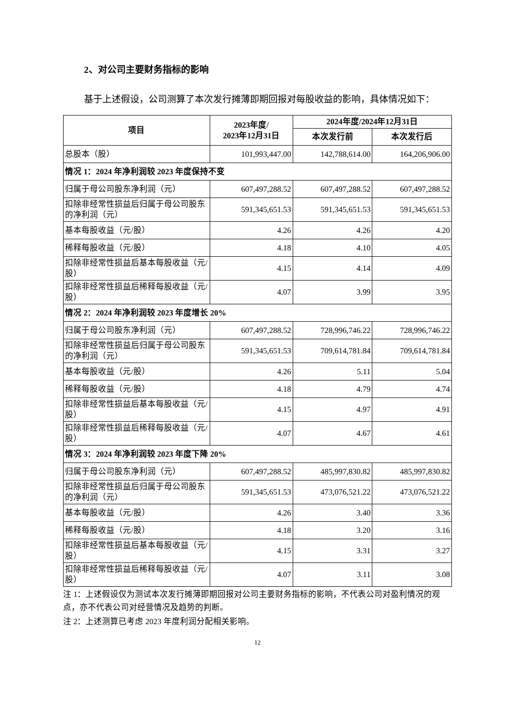2、对公司主要财务指标的影响
基于上述假设，公司测算了本次发行摊薄即期回报对每股收益的影响，具体情况如下：
| 项目 | 2023年度/ 2023年12月31日 | 2024年度/2024年12月31日 | |
| --- | --- | --- | --- |
| | | 本次发行前 | 本次发行后 |
| 总股本（股） | 101,993,447.00 | 142,788,614.00 | 164,206,906.00 |
| 情况 1：2024 年净利润较 2023 年度保持不变 | | | |
| 归属于母公司股东净利润（元） | 607,497,288.52 | 607,497,288.52 | 607,497,288.52 |
| 扣除非经常性损益后归属于母公司股东的净利润（元） | 591,345,651.53 | 591,345,651.53 | 591,345,651.53 |
| 基本每股收益（元/股） | 4.26 | 4.26 | 4.20 |
| 稀释每股收益（元/股） | 4.18 | 4.10 | 4.05 |
| 扣除非经常性损益后基本每股收益（元/股） | 4.15 | 4.14 | 4.09 |
| 扣除非经常性损益后稀释每股收益（元/股） | 4.07 | 3.99 | 3.95 |
| 情况 2：2024 年净利润较 2023 年度增长 20% | | | |
| 归属于母公司股东净利润（元） | 607,497,288.52 | 728,996,746.22 | 728,996,746.22 |
| 扣除非经常性损益后归属于母公司股东的净利润（元） | 591,345,651.53 | 709,614,781.84 | 709,614,781.84 |
| 基本每股收益（元/股） | 4.26 | 5.11 | 5.04 |
| 稀释每股收益（元/股） | 4.18 | 4.79 | 4.74 |
| 扣除非经常性损益后基本每股收益（元/股） | 4.15 | 4.97 | 4.91 |
| 扣除非经常性损益后稀释每股收益（元/股） | 4.07 | 4.67 | 4.61 |
| 情况 3：2024 年净利润较 2023 年度下降 20% | | | |
| 归属于母公司股东净利润（元） | 607,497,288.52 | 485,997,830.82 | 485,997,830.82 |
| 扣除非经常性损益后归属于母公司股东的净利润（元） | 591,345,651.53 | 473,076,521.22 | 473,076,521.22 |
| 基本每股收益（元/股） | 4.26 | 3.40 | 3.36 |
| 稀释每股收益（元/股） | 4.18 | 3.20 | 3.16 |
| 扣除非经常性损益后基本每股收益（元/股） | 4.15 | 3.31 | 3.27 |
| 扣除非经常性损益后稀释每股收益（元/股） | 4.07 | 3.11 | 3.08 |
注 1：上述假设仅为测试本次发行摊薄即期回报对公司主要财务指标的影响，不代表公司对盈利情况的观点，亦不代表公司对经营情况及趋势的判断。
注 2：上述测算已考虑 2023 年度利润分配相关影响。
12